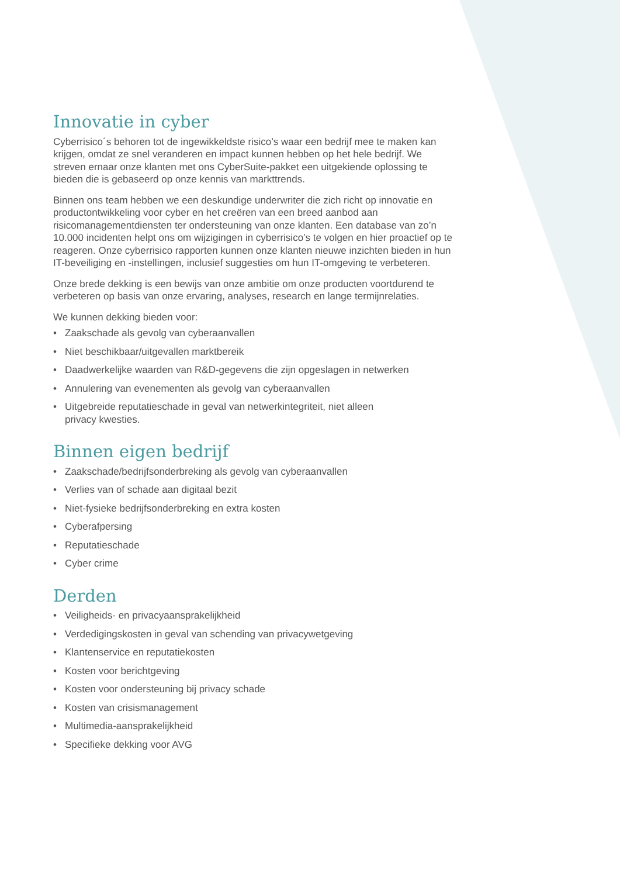Innovatie in cyber
Cyberrisico´s behoren tot de ingewikkeldste risico’s waar een bedrijf mee te maken kan krijgen, omdat ze snel veranderen en impact kunnen hebben op het hele bedrijf. We streven ernaar onze klanten met ons CyberSuite-pakket een uitgekiende oplossing te bieden die is gebaseerd op onze kennis van markttrends.
Binnen ons team hebben we een deskundige underwriter die zich richt op innovatie en productontwikkeling voor cyber en het creëren van een breed aanbod aan risicomanagementdiensten ter ondersteuning van onze klanten. Een database van zo’n 10.000 incidenten helpt ons om wijzigingen in cyberrisico’s te volgen en hier proactief op te reageren. Onze cyberrisico rapporten kunnen onze klanten nieuwe inzichten bieden in hun IT-beveiliging en -instellingen, inclusief suggesties om hun IT-omgeving te verbeteren.
Onze brede dekking is een bewijs van onze ambitie om onze producten voortdurend te verbeteren op basis van onze ervaring, analyses, research en lange termijnrelaties.
We kunnen dekking bieden voor:
• Zaakschade als gevolg van cyberaanvallen
• Niet beschikbaar/uitgevallen marktbereik
• Daadwerkelijke waarden van R&D-gegevens die zijn opgeslagen in netwerken
• Annulering van evenementen als gevolg van cyberaanvallen
• Uitgebreide reputatieschade in geval van netwerkintegriteit, niet alleen
privacy kwesties.
Binnen eigen bedrijf
• Zaakschade/bedrijfsonderbreking als gevolg van cyberaanvallen
• Verlies van of schade aan digitaal bezit
• Niet-fysieke bedrijfsonderbreking en extra kosten
• Cyberafpersing
• Reputatieschade
• Cyber crime
Derden
• Veiligheids- en privacyaansprakelijkheid
• Verdedigingskosten in geval van schending van privacywetgeving
• Klantenservice en reputatiekosten
• Kosten voor berichtgeving
• Kosten voor ondersteuning bij privacy schade
• Kosten van crisismanagement
• Multimedia-aansprakelijkheid
• Specifieke dekking voor AVG